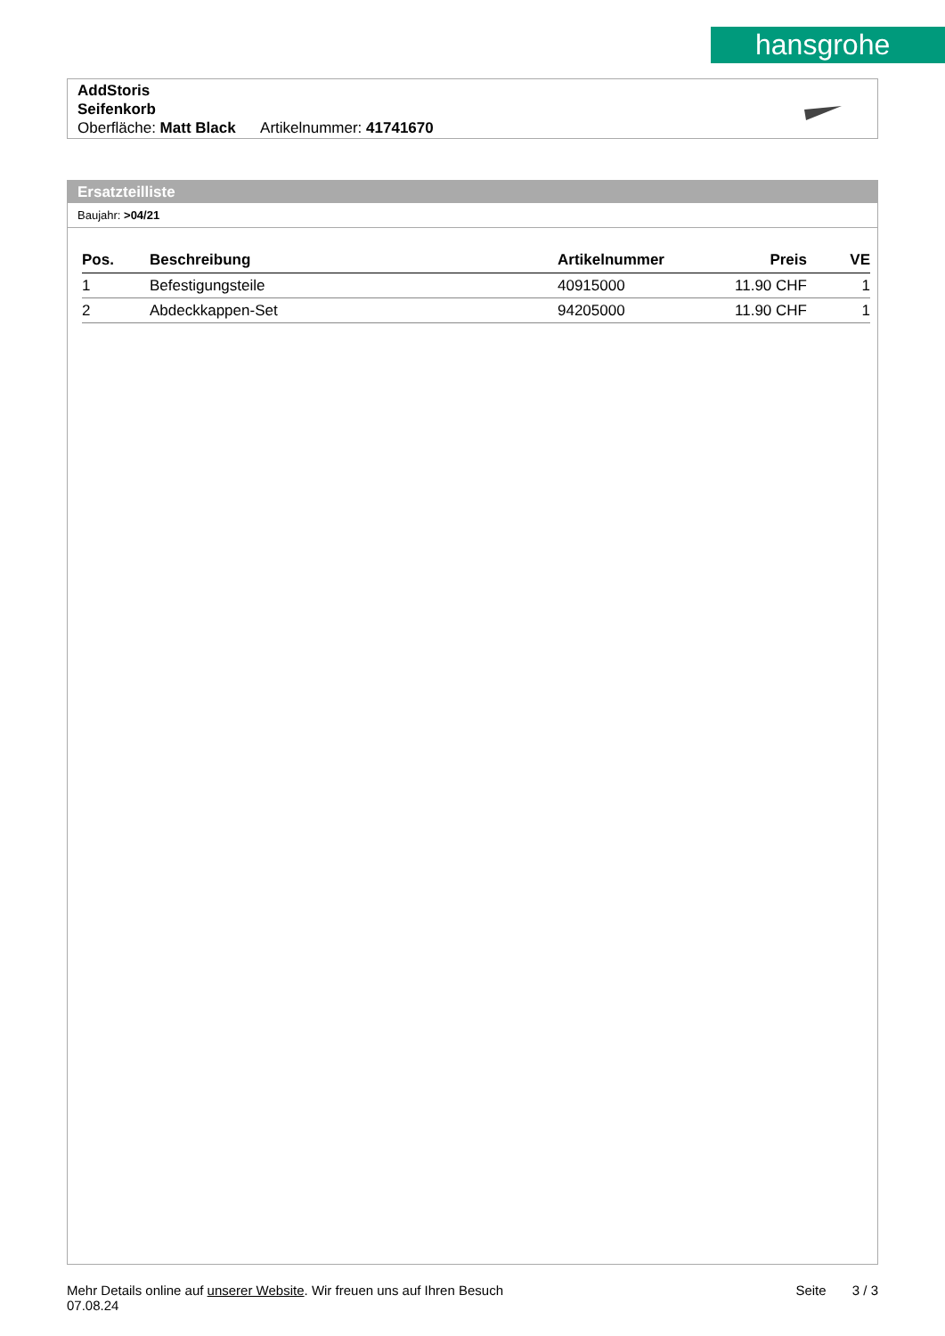hansgrohe
AddStoris
Seifenkorb
Oberfläche: Matt Black Artikelnummer: 41741670
Ersatzteilliste
Baujahr: >04/21
| Pos. | Beschreibung | Artikelnummer | Preis | VE |
| --- | --- | --- | --- | --- |
| 1 | Befestigungsteile | 40915000 | 11.90 CHF | 1 |
| 2 | Abdeckkappen-Set | 94205000 | 11.90 CHF | 1 |
Mehr Details online auf unserer Website. Wir freuen uns auf Ihren Besuch
07.08.24
Seite 3 / 3